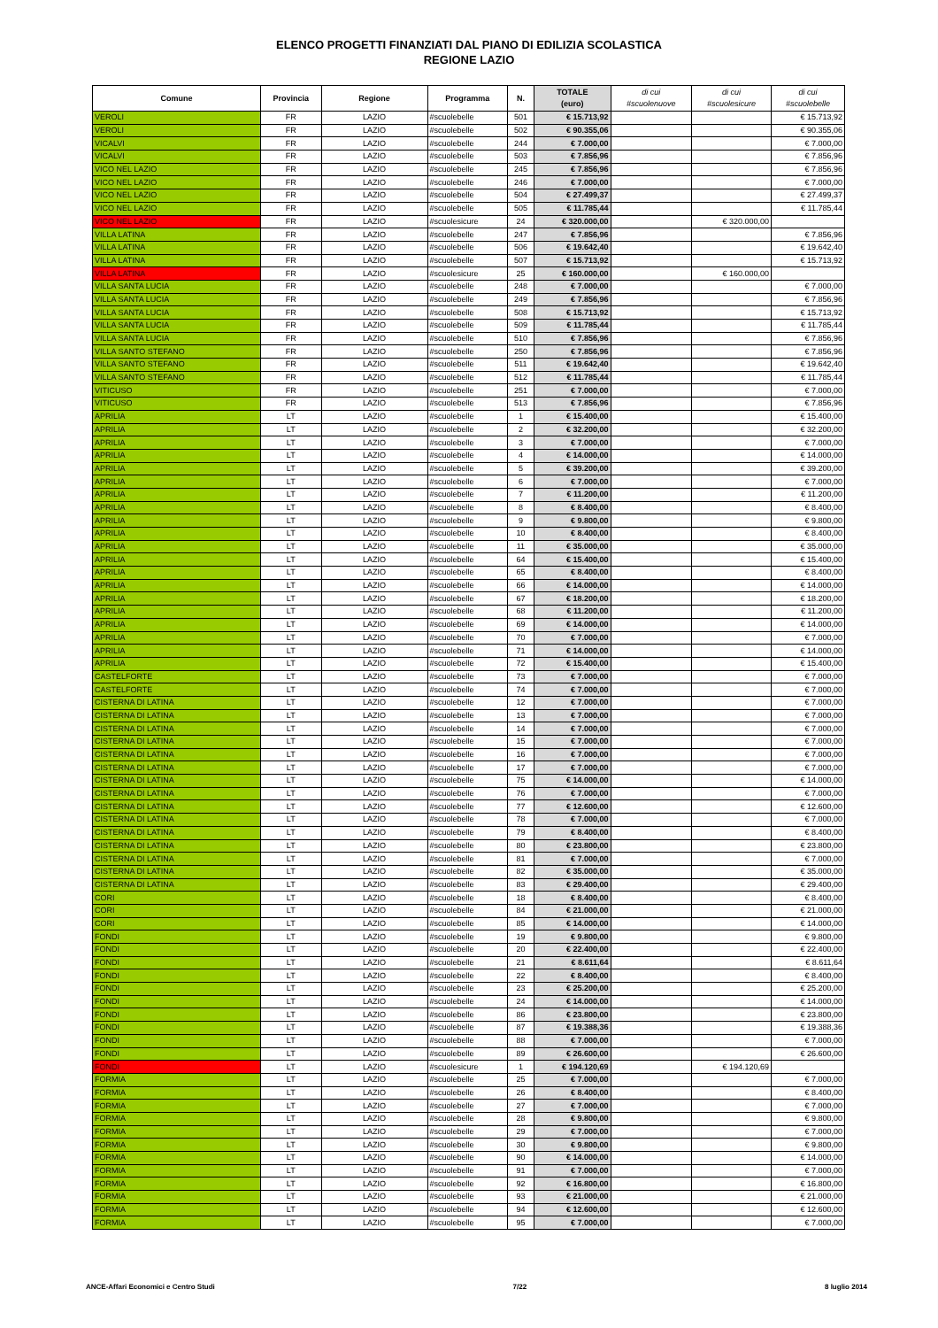ELENCO PROGETTI FINANZIATI DAL PIANO DI EDILIZIA SCOLASTICA
REGIONE LAZIO
| Comune | Provincia | Regione | Programma | N. | TOTALE (euro) | di cui #scuolenuove | di cui #scuolesicure | di cui #scuolebelle |
| --- | --- | --- | --- | --- | --- | --- | --- | --- |
| VEROLI | FR | LAZIO | #scuolebelle | 501 | € 15.713,92 | | | € 15.713,92 |
| VEROLI | FR | LAZIO | #scuolebelle | 502 | € 90.355,06 | | | € 90.355,06 |
| VICALVI | FR | LAZIO | #scuolebelle | 244 | € 7.000,00 | | | € 7.000,00 |
| VICALVI | FR | LAZIO | #scuolebelle | 503 | € 7.856,96 | | | € 7.856,96 |
| VICO NEL LAZIO | FR | LAZIO | #scuolebelle | 245 | € 7.856,96 | | | € 7.856,96 |
| VICO NEL LAZIO | FR | LAZIO | #scuolebelle | 246 | € 7.000,00 | | | € 7.000,00 |
| VICO NEL LAZIO | FR | LAZIO | #scuolebelle | 504 | € 27.499,37 | | | € 27.499,37 |
| VICO NEL LAZIO | FR | LAZIO | #scuolebelle | 505 | € 11.785,44 | | | € 11.785,44 |
| VICO NEL LAZIO | FR | LAZIO | #scuolesicure | 24 | € 320.000,00 | | € 320.000,00 | |
| VILLA LATINA | FR | LAZIO | #scuolebelle | 247 | € 7.856,96 | | | € 7.856,96 |
| VILLA LATINA | FR | LAZIO | #scuolebelle | 506 | € 19.642,40 | | | € 19.642,40 |
| VILLA LATINA | FR | LAZIO | #scuolebelle | 507 | € 15.713,92 | | | € 15.713,92 |
| VILLA LATINA | FR | LAZIO | #scuolesicure | 25 | € 160.000,00 | | € 160.000,00 | |
| VILLA SANTA LUCIA | FR | LAZIO | #scuolebelle | 248 | € 7.000,00 | | | € 7.000,00 |
| VILLA SANTA LUCIA | FR | LAZIO | #scuolebelle | 249 | € 7.856,96 | | | € 7.856,96 |
| VILLA SANTA LUCIA | FR | LAZIO | #scuolebelle | 508 | € 15.713,92 | | | € 15.713,92 |
| VILLA SANTA LUCIA | FR | LAZIO | #scuolebelle | 509 | € 11.785,44 | | | € 11.785,44 |
| VILLA SANTA LUCIA | FR | LAZIO | #scuolebelle | 510 | € 7.856,96 | | | € 7.856,96 |
| VILLA SANTO STEFANO | FR | LAZIO | #scuolebelle | 250 | € 7.856,96 | | | € 7.856,96 |
| VILLA SANTO STEFANO | FR | LAZIO | #scuolebelle | 511 | € 19.642,40 | | | € 19.642,40 |
| VILLA SANTO STEFANO | FR | LAZIO | #scuolebelle | 512 | € 11.785,44 | | | € 11.785,44 |
| VITICUSO | FR | LAZIO | #scuolebelle | 251 | € 7.000,00 | | | € 7.000,00 |
| VITICUSO | FR | LAZIO | #scuolebelle | 513 | € 7.856,96 | | | € 7.856,96 |
| APRILIA | LT | LAZIO | #scuolebelle | 1 | € 15.400,00 | | | € 15.400,00 |
| APRILIA | LT | LAZIO | #scuolebelle | 2 | € 32.200,00 | | | € 32.200,00 |
| APRILIA | LT | LAZIO | #scuolebelle | 3 | € 7.000,00 | | | € 7.000,00 |
| APRILIA | LT | LAZIO | #scuolebelle | 4 | € 14.000,00 | | | € 14.000,00 |
| APRILIA | LT | LAZIO | #scuolebelle | 5 | € 39.200,00 | | | € 39.200,00 |
| APRILIA | LT | LAZIO | #scuolebelle | 6 | € 7.000,00 | | | € 7.000,00 |
| APRILIA | LT | LAZIO | #scuolebelle | 7 | € 11.200,00 | | | € 11.200,00 |
| APRILIA | LT | LAZIO | #scuolebelle | 8 | € 8.400,00 | | | € 8.400,00 |
| APRILIA | LT | LAZIO | #scuolebelle | 9 | € 9.800,00 | | | € 9.800,00 |
| APRILIA | LT | LAZIO | #scuolebelle | 10 | € 8.400,00 | | | € 8.400,00 |
| APRILIA | LT | LAZIO | #scuolebelle | 11 | € 35.000,00 | | | € 35.000,00 |
| APRILIA | LT | LAZIO | #scuolebelle | 64 | € 15.400,00 | | | € 15.400,00 |
| APRILIA | LT | LAZIO | #scuolebelle | 65 | € 8.400,00 | | | € 8.400,00 |
| APRILIA | LT | LAZIO | #scuolebelle | 66 | € 14.000,00 | | | € 14.000,00 |
| APRILIA | LT | LAZIO | #scuolebelle | 67 | € 18.200,00 | | | € 18.200,00 |
| APRILIA | LT | LAZIO | #scuolebelle | 68 | € 11.200,00 | | | € 11.200,00 |
| APRILIA | LT | LAZIO | #scuolebelle | 69 | € 14.000,00 | | | € 14.000,00 |
| APRILIA | LT | LAZIO | #scuolebelle | 70 | € 7.000,00 | | | € 7.000,00 |
| APRILIA | LT | LAZIO | #scuolebelle | 71 | € 14.000,00 | | | € 14.000,00 |
| APRILIA | LT | LAZIO | #scuolebelle | 72 | € 15.400,00 | | | € 15.400,00 |
| CASTELFORTE | LT | LAZIO | #scuolebelle | 73 | € 7.000,00 | | | € 7.000,00 |
| CASTELFORTE | LT | LAZIO | #scuolebelle | 74 | € 7.000,00 | | | € 7.000,00 |
| CISTERNA DI LATINA | LT | LAZIO | #scuolebelle | 12 | € 7.000,00 | | | € 7.000,00 |
| CISTERNA DI LATINA | LT | LAZIO | #scuolebelle | 13 | € 7.000,00 | | | € 7.000,00 |
| CISTERNA DI LATINA | LT | LAZIO | #scuolebelle | 14 | € 7.000,00 | | | € 7.000,00 |
| CISTERNA DI LATINA | LT | LAZIO | #scuolebelle | 15 | € 7.000,00 | | | € 7.000,00 |
| CISTERNA DI LATINA | LT | LAZIO | #scuolebelle | 16 | € 7.000,00 | | | € 7.000,00 |
| CISTERNA DI LATINA | LT | LAZIO | #scuolebelle | 17 | € 7.000,00 | | | € 7.000,00 |
| CISTERNA DI LATINA | LT | LAZIO | #scuolebelle | 75 | € 14.000,00 | | | € 14.000,00 |
| CISTERNA DI LATINA | LT | LAZIO | #scuolebelle | 76 | € 7.000,00 | | | € 7.000,00 |
| CISTERNA DI LATINA | LT | LAZIO | #scuolebelle | 77 | € 12.600,00 | | | € 12.600,00 |
| CISTERNA DI LATINA | LT | LAZIO | #scuolebelle | 78 | € 7.000,00 | | | € 7.000,00 |
| CISTERNA DI LATINA | LT | LAZIO | #scuolebelle | 79 | € 8.400,00 | | | € 8.400,00 |
| CISTERNA DI LATINA | LT | LAZIO | #scuolebelle | 80 | € 23.800,00 | | | € 23.800,00 |
| CISTERNA DI LATINA | LT | LAZIO | #scuolebelle | 81 | € 7.000,00 | | | € 7.000,00 |
| CISTERNA DI LATINA | LT | LAZIO | #scuolebelle | 82 | € 35.000,00 | | | € 35.000,00 |
| CISTERNA DI LATINA | LT | LAZIO | #scuolebelle | 83 | € 29.400,00 | | | € 29.400,00 |
| CORI | LT | LAZIO | #scuolebelle | 18 | € 8.400,00 | | | € 8.400,00 |
| CORI | LT | LAZIO | #scuolebelle | 84 | € 21.000,00 | | | € 21.000,00 |
| CORI | LT | LAZIO | #scuolebelle | 85 | € 14.000,00 | | | € 14.000,00 |
| FONDI | LT | LAZIO | #scuolebelle | 19 | € 9.800,00 | | | € 9.800,00 |
| FONDI | LT | LAZIO | #scuolebelle | 20 | € 22.400,00 | | | € 22.400,00 |
| FONDI | LT | LAZIO | #scuolebelle | 21 | € 8.611,64 | | | € 8.611,64 |
| FONDI | LT | LAZIO | #scuolebelle | 22 | € 8.400,00 | | | € 8.400,00 |
| FONDI | LT | LAZIO | #scuolebelle | 23 | € 25.200,00 | | | € 25.200,00 |
| FONDI | LT | LAZIO | #scuolebelle | 24 | € 14.000,00 | | | € 14.000,00 |
| FONDI | LT | LAZIO | #scuolebelle | 86 | € 23.800,00 | | | € 23.800,00 |
| FONDI | LT | LAZIO | #scuolebelle | 87 | € 19.388,36 | | | € 19.388,36 |
| FONDI | LT | LAZIO | #scuolebelle | 88 | € 7.000,00 | | | € 7.000,00 |
| FONDI | LT | LAZIO | #scuolebelle | 89 | € 26.600,00 | | | € 26.600,00 |
| FONDI | LT | LAZIO | #scuolesicure | 1 | € 194.120,69 | | € 194.120,69 | |
| FORMIA | LT | LAZIO | #scuolebelle | 25 | € 7.000,00 | | | € 7.000,00 |
| FORMIA | LT | LAZIO | #scuolebelle | 26 | € 8.400,00 | | | € 8.400,00 |
| FORMIA | LT | LAZIO | #scuolebelle | 27 | € 7.000,00 | | | € 7.000,00 |
| FORMIA | LT | LAZIO | #scuolebelle | 28 | € 9.800,00 | | | € 9.800,00 |
| FORMIA | LT | LAZIO | #scuolebelle | 29 | € 7.000,00 | | | € 7.000,00 |
| FORMIA | LT | LAZIO | #scuolebelle | 30 | € 9.800,00 | | | € 9.800,00 |
| FORMIA | LT | LAZIO | #scuolebelle | 90 | € 14.000,00 | | | € 14.000,00 |
| FORMIA | LT | LAZIO | #scuolebelle | 91 | € 7.000,00 | | | € 7.000,00 |
| FORMIA | LT | LAZIO | #scuolebelle | 92 | € 16.800,00 | | | € 16.800,00 |
| FORMIA | LT | LAZIO | #scuolebelle | 93 | € 21.000,00 | | | € 21.000,00 |
| FORMIA | LT | LAZIO | #scuolebelle | 94 | € 12.600,00 | | | € 12.600,00 |
| FORMIA | LT | LAZIO | #scuolebelle | 95 | € 7.000,00 | | | € 7.000,00 |
ANCE-Affari Economici e Centro Studi 7/22 8 luglio 2014